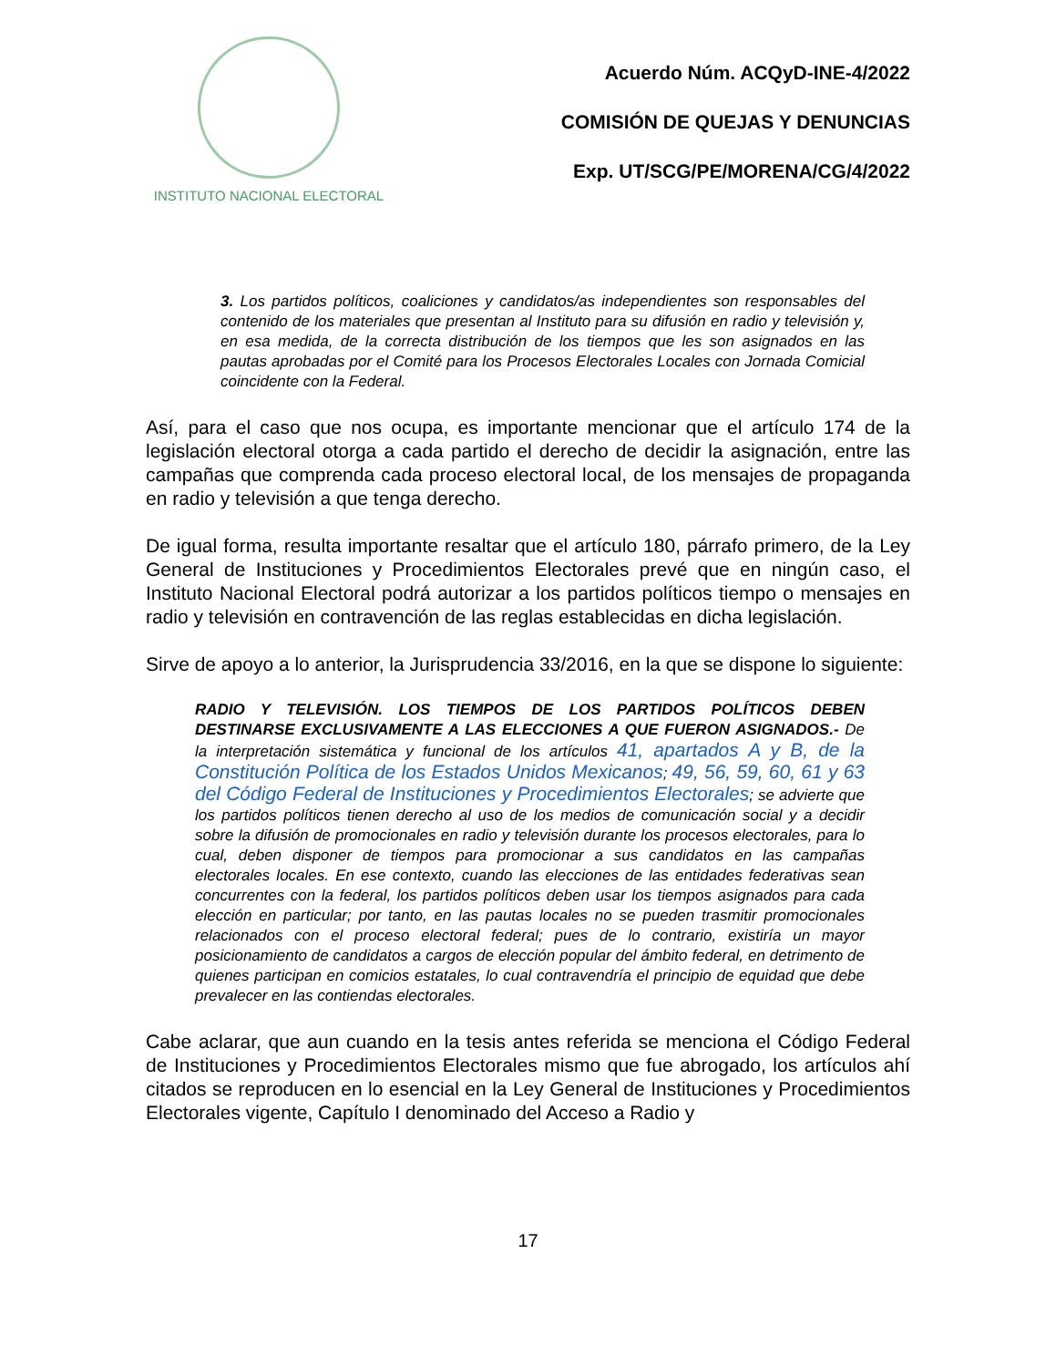INSTITUTO NACIONAL ELECTORAL
Acuerdo Núm. ACQyD-INE-4/2022
COMISIÓN DE QUEJAS Y DENUNCIAS
Exp. UT/SCG/PE/MORENA/CG/4/2022
3. Los partidos políticos, coaliciones y candidatos/as independientes son responsables del contenido de los materiales que presentan al Instituto para su difusión en radio y televisión y, en esa medida, de la correcta distribución de los tiempos que les son asignados en las pautas aprobadas por el Comité para los Procesos Electorales Locales con Jornada Comicial coincidente con la Federal.
Así, para el caso que nos ocupa, es importante mencionar que el artículo 174 de la legislación electoral otorga a cada partido el derecho de decidir la asignación, entre las campañas que comprenda cada proceso electoral local, de los mensajes de propaganda en radio y televisión a que tenga derecho.
De igual forma, resulta importante resaltar que el artículo 180, párrafo primero, de la Ley General de Instituciones y Procedimientos Electorales prevé que en ningún caso, el Instituto Nacional Electoral podrá autorizar a los partidos políticos tiempo o mensajes en radio y televisión en contravención de las reglas establecidas en dicha legislación.
Sirve de apoyo a lo anterior, la Jurisprudencia 33/2016, en la que se dispone lo siguiente:
RADIO Y TELEVISIÓN. LOS TIEMPOS DE LOS PARTIDOS POLÍTICOS DEBEN DESTINARSE EXCLUSIVAMENTE A LAS ELECCIONES A QUE FUERON ASIGNADOS.- De la interpretación sistemática y funcional de los artículos 41, apartados A y B, de la Constitución Política de los Estados Unidos Mexicanos; 49, 56, 59, 60, 61 y 63 del Código Federal de Instituciones y Procedimientos Electorales; se advierte que los partidos políticos tienen derecho al uso de los medios de comunicación social y a decidir sobre la difusión de promocionales en radio y televisión durante los procesos electorales, para lo cual, deben disponer de tiempos para promocionar a sus candidatos en las campañas electorales locales. En ese contexto, cuando las elecciones de las entidades federativas sean concurrentes con la federal, los partidos políticos deben usar los tiempos asignados para cada elección en particular; por tanto, en las pautas locales no se pueden trasmitir promocionales relacionados con el proceso electoral federal; pues de lo contrario, existiría un mayor posicionamiento de candidatos a cargos de elección popular del ámbito federal, en detrimento de quienes participan en comicios estatales, lo cual contravendría el principio de equidad que debe prevalecer en las contiendas electorales.
Cabe aclarar, que aun cuando en la tesis antes referida se menciona el Código Federal de Instituciones y Procedimientos Electorales mismo que fue abrogado, los artículos ahí citados se reproducen en lo esencial en la Ley General de Instituciones y Procedimientos Electorales vigente, Capítulo I denominado del Acceso a Radio y
17